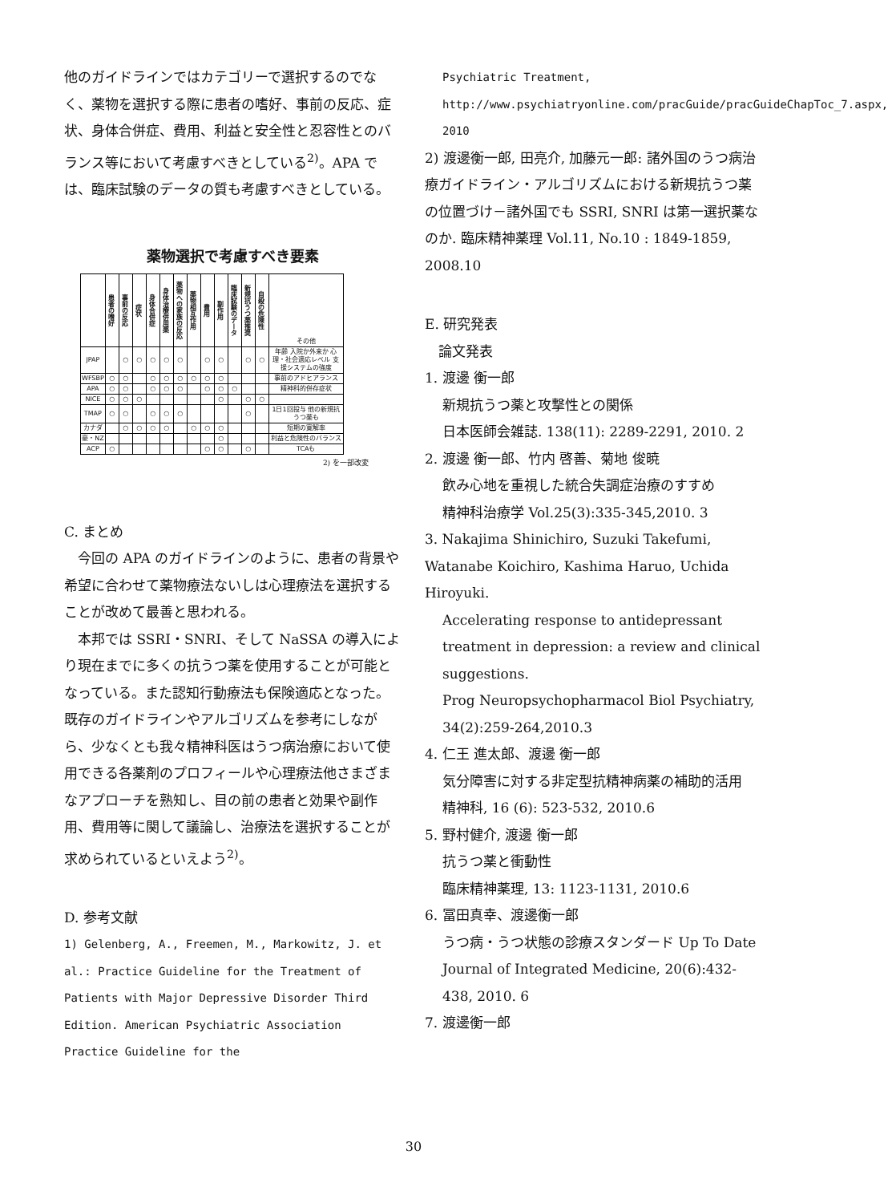他のガイドラインではカテゴリーで選択するのでなく、薬物を選択する際に患者の嗜好、事前の反応、症状、身体合併症、費用、利益と安全性と忍容性とのバランス等において考慮すべきとしている<sup>2)</sup>。APA では、臨床試験のデータの質も考慮すべきとしている。
薬物選択で考慮すべき要素
| | 患者の嗜好 | 事前の反応 | 症状 | 身体合併症 | 身体治療併用薬 | 薬物への家族の反応 | 薬物相互作用 | 費用 | 副作用 | 臨床試験のデータ | 新規抗うつ薬推奨 | 自殺の危険性 | その他 |
| JPAP | | ○ | ○ | ○ | ○ | ○ | | ○ | ○ | | ○ | ○ | 年齢 入院か外来か 心理・社会適応レベル 支援システムの強度 |
| WFSBP | ○ | ○ | | ○ | ○ | ○ | ○ | ○ | ○ | | | | 事前のアドヒアランス |
| APA | ○ | ○ | | ○ | ○ | ○ | | ○ | ○ | ○ | | | 精神科的併存症状 |
| NICE | ○ | ○ | ○ | | | | | | ○ | | ○ | ○ | |
| TMAP | ○ | ○ | | ○ | ○ | ○ | | | | | ○ | | 1日1回投与 他の新規抗うつ薬も |
| カナダ | | ○ | ○ | ○ | ○ | | ○ | ○ | ○ | | | | 短期の寛解率 |
| 豪・NZ | | | | | | | | | ○ | | | | 利益と危険性のバランス |
| ACP | ○ | | | | | | | ○ | ○ | | ○ | | TCAも |
2) を一部改変
C. まとめ
　今回の APA のガイドラインのように、患者の背景や希望に合わせて薬物療法ないしは心理療法を選択することが改めて最善と思われる。
　本邦では SSRI・SNRI、そして NaSSA の導入により現在までに多くの抗うつ薬を使用することが可能となっている。また認知行動療法も保険適応となった。既存のガイドラインやアルゴリズムを参考にしながら、少なくとも我々精神科医はうつ病治療において使用できる各薬剤のプロフィールや心理療法他さまざまなアプローチを熟知し、目の前の患者と効果や副作用、費用等に関して議論し、治療法を選択することが求められているといえよう<sup>2)</sup>。
D. 参考文献
1) Gelenberg, A., Freemen, M., Markowitz, J. et al.: Practice Guideline for the Treatment of Patients with Major Depressive Disorder Third Edition. American Psychiatric Association Practice Guideline for the
Psychiatric Treatment,
http://www.psychiatryonline.com/pracGuide/pracGuideChapToc_7.aspx, 2010
2) 渡邊衡一郎, 田亮介, 加藤元一郎: 諸外国のうつ病治療ガイドライン・アルゴリズムにおける新規抗うつ薬の位置づけ－諸外国でも SSRI, SNRI は第一選択薬なのか. 臨床精神薬理 Vol.11, No.10 : 1849-1859, 2008.10
E. 研究発表
　論文発表
1. 渡邊 衡一郎
新規抗うつ薬と攻撃性との関係
日本医師会雑誌. 138(11): 2289-2291, 2010. 2
2. 渡邊 衡一郎、竹内 啓善、菊地 俊暁
飲み心地を重視した統合失調症治療のすすめ
精神科治療学 Vol.25(3):335-345,2010. 3
3. Nakajima Shinichiro, Suzuki Takefumi, Watanabe Koichiro, Kashima Haruo, Uchida Hiroyuki.
Accelerating response to antidepressant treatment in depression: a review and clinical suggestions.
Prog Neuropsychopharmacol Biol Psychiatry, 34(2):259-264,2010.3
4. 仁王 進太郎、渡邊 衡一郎
気分障害に対する非定型抗精神病薬の補助的活用
精神科, 16 (6): 523-532, 2010.6
5. 野村健介, 渡邊 衡一郎
抗うつ薬と衝動性
臨床精神薬理, 13: 1123-1131, 2010.6
6. 冨田真幸、渡邊衡一郎
うつ病・うつ状態の診療スタンダード Up To Date
Journal of Integrated Medicine, 20(6):432-438, 2010. 6
7. 渡邊衡一郎
30